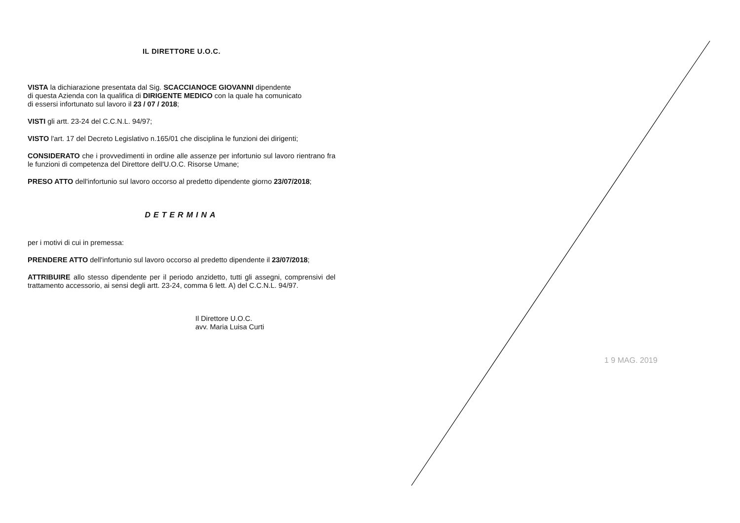IL DIRETTORE U.O.C.
VISTA la dichiarazione presentata dal Sig. SCACCIANOCE GIOVANNI dipendente
di questa Azienda con la qualifica di DIRIGENTE MEDICO con la quale ha comunicato
di essersi infortunato sul lavoro il 23 / 07 / 2018;
VISTI gli artt. 23-24 del C.C.N.L. 94/97;
VISTO l'art. 17 del Decreto Legislativo n.165/01 che disciplina le funzioni dei dirigenti;
CONSIDERATO che i provvedimenti in ordine alle assenze per infortunio sul lavoro rientrano fra le funzioni di competenza del Direttore dell'U.O.C. Risorse Umane;
PRESO ATTO dell'infortunio sul lavoro occorso al predetto dipendente giorno 23/07/2018;
DETERMINA
per i motivi di cui in premessa:
PRENDERE ATTO dell'infortunio sul lavoro occorso al predetto dipendente il 23/07/2018;
ATTRIBUIRE allo stesso dipendente per il periodo anzidetto, tutti gli assegni, comprensivi del trattamento accessorio, ai sensi degli artt. 23-24, comma 6 lett. A) del C.C.N.L. 94/97.
Il Direttore U.O.C.
avv. Maria Luisa Curti
1 9 MAG. 2019